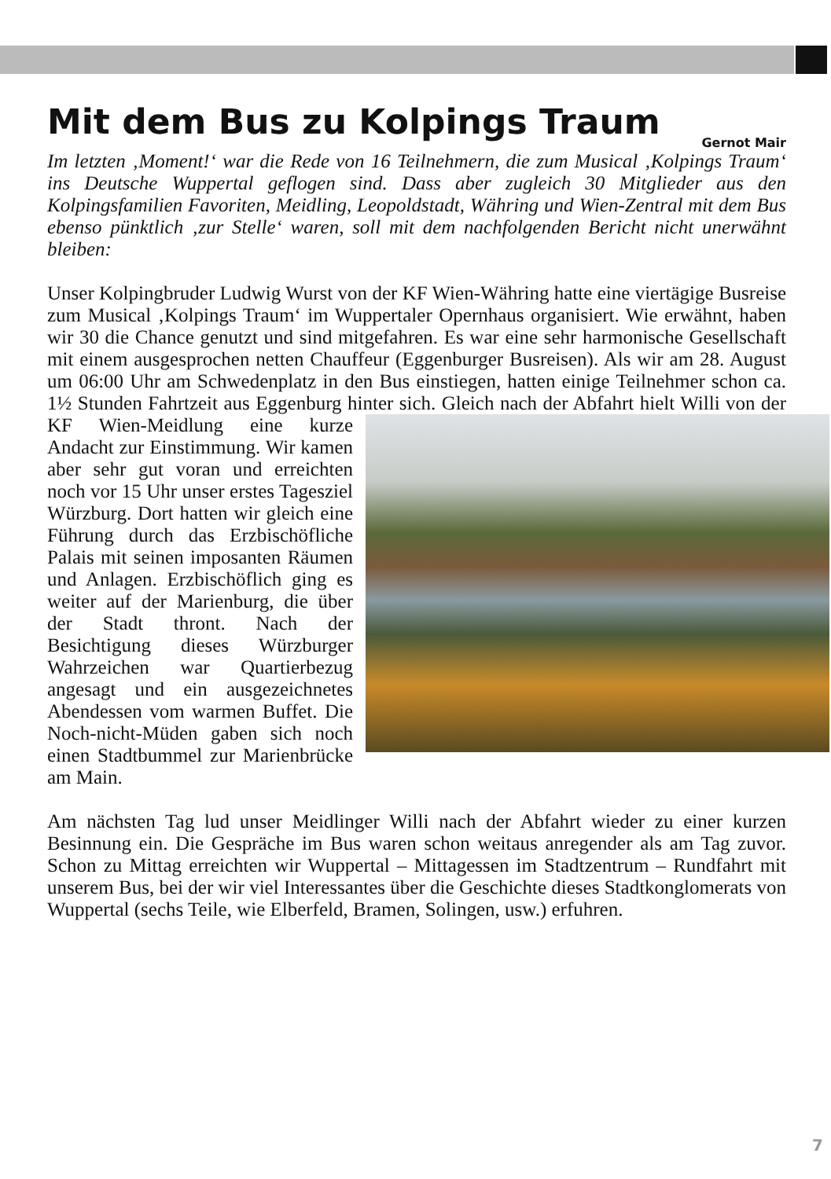Mit dem Bus zu Kolpings Traum
Gernot Mair
Im letzten ‚Moment!‘ war die Rede von 16 Teilnehmern, die zum Musical ‚Kolpings Traum‘ ins Deutsche Wuppertal geflogen sind. Dass aber zugleich 30 Mitglieder aus den Kolpingsfamilien Favoriten, Meidling, Leopoldstadt, Währing und Wien-Zentral mit dem Bus ebenso pünktlich ‚zur Stelle‘ waren, soll mit dem nachfolgenden Bericht nicht unerwähnt bleiben:
Unser Kolpingbruder Ludwig Wurst von der KF Wien-Währing hatte eine viertägige Busreise zum Musical ‚Kolpings Traum‘ im Wuppertaler Opernhaus organisiert. Wie erwähnt, haben wir 30 die Chance genutzt und sind mitgefahren. Es war eine sehr harmonische Gesellschaft mit einem ausgesprochen netten Chauffeur (Eggenburger Busreisen). Als wir am 28. August um 06:00 Uhr am Schwedenplatz in den Bus einstiegen, hatten einige Teilnehmer schon ca. 1½ Stunden Fahrtzeit aus Eggenburg hinter sich. Gleich nach der Abfahrt hielt Willi von der KF Wien-Meidlung eine kurze Andacht zur Einstimmung. Wir kamen aber sehr gut voran und erreichten noch vor 15 Uhr unser erstes Tagesziel Würzburg. Dort hatten wir gleich eine Führung durch das Erzbischöfliche Palais mit seinen imposanten Räumen und Anlagen. Erzbischöflich ging es weiter auf der Marienburg, die über der Stadt thront. Nach der Besichtigung dieses Würzburger Wahrzeichen war Quartierbezug angesagt und ein ausgezeichnetes Abendessen vom warmen Buffet. Die Noch-nicht-Müden gaben sich noch einen Stadtbummel zur Marienbrücke am Main.
Am nächsten Tag lud unser Meidlinger Willi nach der Abfahrt wieder zu einer kurzen Besinnung ein. Die Gespräche im Bus waren schon weitaus anregender als am Tag zuvor. Schon zu Mittag erreichten wir Wuppertal – Mittagessen im Stadtzentrum – Rundfahrt mit unserem Bus, bei der wir viel Interessantes über die Geschichte dieses Stadtkonglomerats von Wuppertal (sechs Teile, wie Elberfeld, Bramen, Solingen, usw.) erfuhren.
7